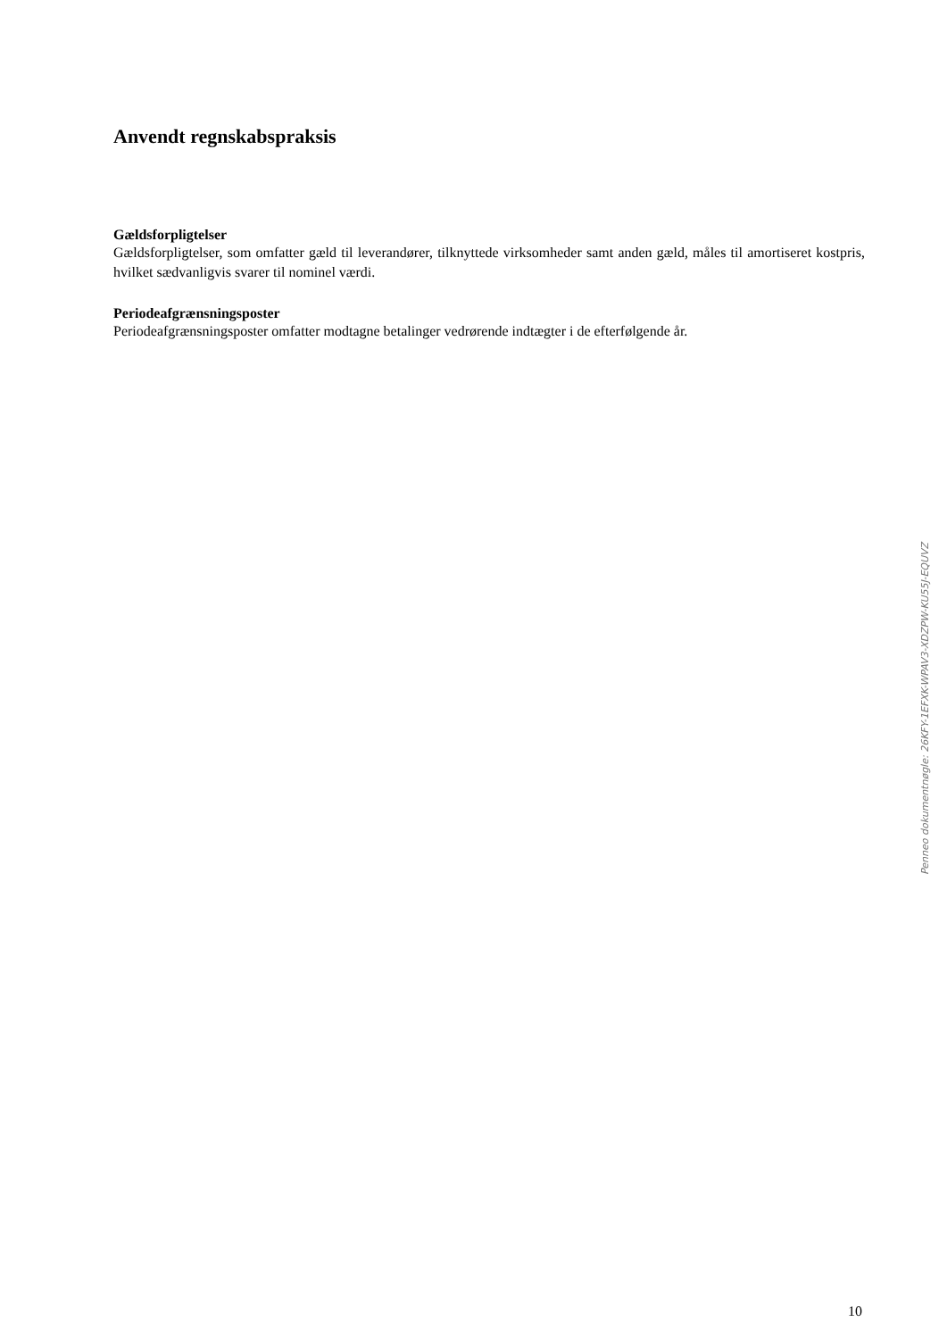Anvendt regnskabspraksis
Gældsforpligtelser
Gældsforpligtelser, som omfatter gæld til leverandører, tilknyttede virksomheder samt anden gæld, måles til amortiseret kostpris, hvilket sædvanligvis svarer til nominel værdi.
Periodeafgrænsningsposter
Periodeafgrænsningsposter omfatter modtagne betalinger vedrørende indtægter i de efterfølgende år.
Penneo dokumentnøgle: 26KFY-1EFXK-WPAV3-XDZPW-KU55J-EQUVZ
10